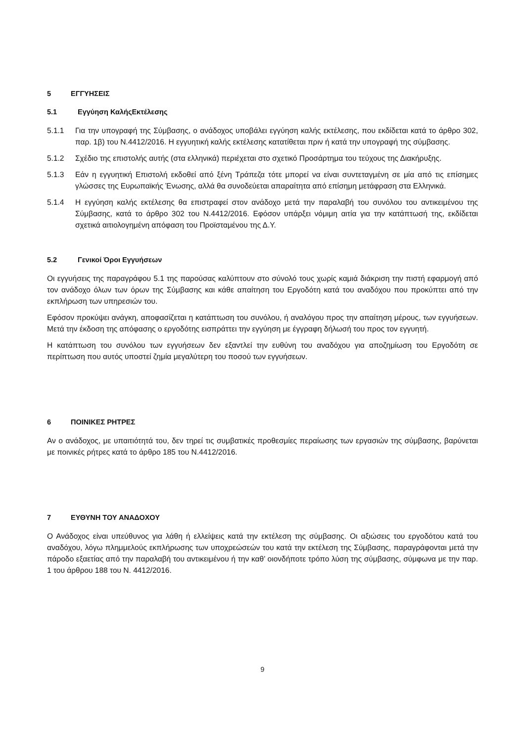5 ΕΓΓΥΗΣΕΙΣ
5.1 Εγγύηση ΚαλήςΕκτέλεσης
5.1.1 Για την υπογραφή της Σύμβασης, ο ανάδοχος υποβάλει εγγύηση καλής εκτέλεσης, που εκδίδεται κατά το άρθρο 302, παρ. 1β) του Ν.4412/2016. Η εγγυητική καλής εκτέλεσης κατατίθεται πριν ή κατά την υπογραφή της σύμβασης.
5.1.2 Σχέδιο της επιστολής αυτής (στα ελληνικά) περιέχεται στο σχετικό Προσάρτημα του τεύχους της Διακήρυξης.
5.1.3 Εάν η εγγυητική Επιστολή εκδοθεί από ξένη Τράπεζα τότε μπορεί να είναι συντεταγμένη σε μία από τις επίσημες γλώσσες της Ευρωπαϊκής Ένωσης, αλλά θα συνοδεύεται απαραίτητα από επίσημη μετάφραση στα Ελληνικά.
5.1.4 Η εγγύηση καλής εκτέλεσης θα επιστραφεί στον ανάδοχο μετά την παραλαβή του συνόλου του αντικειμένου της Σύμβασης, κατά το άρθρο 302 του Ν.4412/2016. Εφόσον υπάρξει νόμιμη αιτία για την κατάπτωσή της, εκδίδεται σχετικά αιτιολογημένη απόφαση του Προϊσταμένου της Δ.Υ.
5.2 Γενικοί Όροι Εγγυήσεων
Οι εγγυήσεις της παραγράφου 5.1 της παρούσας καλύπτουν στο σύνολό τους χωρίς καμιά διάκριση την πιστή εφαρμογή από τον ανάδοχο όλων των όρων της Σύμβασης και κάθε απαίτηση του Εργοδότη κατά του αναδόχου που προκύπτει από την εκπλήρωση των υπηρεσιών του.
Εφόσον προκύψει ανάγκη, αποφασίζεται η κατάπτωση του συνόλου, ή αναλόγου προς την απαίτηση μέρους, των εγγυήσεων. Μετά την έκδοση της απόφασης ο εργοδότης εισπράττει την εγγύηση με έγγραφη δήλωσή του προς τον εγγυητή.
Η κατάπτωση του συνόλου των εγγυήσεων δεν εξαντλεί την ευθύνη του αναδόχου για αποζημίωση του Εργοδότη σε περίπτωση που αυτός υποστεί ζημία μεγαλύτερη του ποσού των εγγυήσεων.
6 ΠΟΙΝΙΚΕΣ ΡΗΤΡΕΣ
Αν ο ανάδοχος, με υπαιτιότητά του, δεν τηρεί τις συμβατικές προθεσμίες περαίωσης των εργασιών της σύμβασης, βαρύνεται με ποινικές ρήτρες κατά το άρθρο 185 του Ν.4412/2016.
7 ΕΥΘΥΝΗ ΤΟΥ ΑΝΑΔΟΧΟΥ
Ο Ανάδοχος είναι υπεύθυνος για λάθη ή ελλείψεις κατά την εκτέλεση της σύμβασης. Οι αξιώσεις του εργοδότου κατά του αναδόχου, λόγω πλημμελούς εκπλήρωσης των υποχρεώσεών του κατά την εκτέλεση της Σύμβασης, παραγράφονται μετά την πάροδο εξαετίας από την παραλαβή του αντικειμένου ή την καθ’ οιονδήποτε τρόπο λύση της σύμβασης, σύμφωνα με την παρ. 1 του άρθρου 188 του Ν. 4412/2016.
9